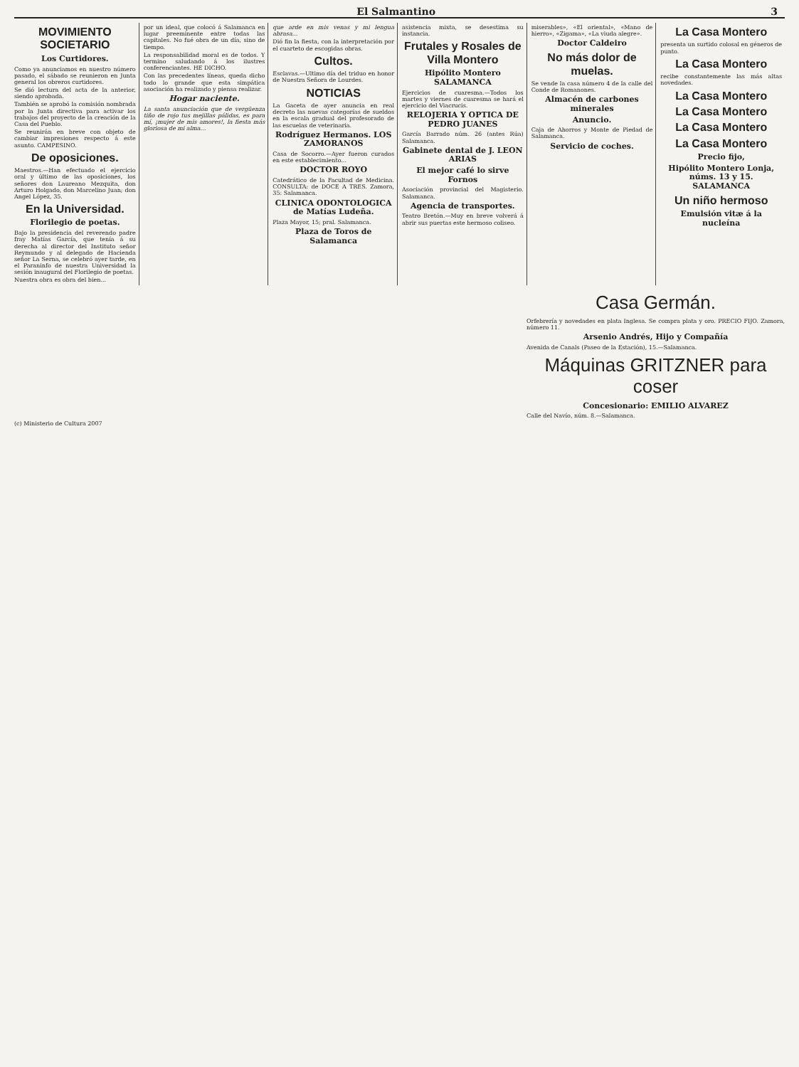El Salmantino 3
MOVIMIENTO SOCIETARIO
Los Curtidores.
Como ya anunciamos en nuestro número pasado, el sábado se reunieron en Junta general los obreros curtidores.
Se dió lectura del acta de la anterior, siendo aprobada.
También se aprobó la comisión nombrada por la Junta directiva para activar los trabajos del proyecto de la creación de la Casa del Pueblo.
Se reunirán en breve con objeto de cambiar impresiones respecto á este asunto. CAMPESINO.
De oposiciones.
Maestros.—Han efectuado el ejercicio oral y último de las oposiciones, los señores don Laureano Mezquita, don Arturo Holgado, don Marcelino Juan; don Angel López, 35.
En la Universidad.
Florilegio de poetas.
Bajo la presidencia del reverendo padre fray Matías García, que tenía á su derecha al director del Instituto señor Reymundo y al delegado de Hacienda señor La Serna, se celebró ayer tarde, en el Paraninfo de nuestra Universidad la sesión inaugural del Florilegio de poetas.
Nuestra obra es obra del bien...
por un ideal, que colocó á Salamanca en lugar preeminente entre todas las capitales. No fué obra de un día, sino de tiempo.
La responsabilidad moral es de todos. Y termino saludando á los ilustres conferenciantes. HE DICHO.
Con las precedentes líneas, queda dicho todo lo grande que esta simpática asociación ha realizado y piensa realizar.
Hogar naciente.
La santa anunciación que de vergüenza tiño de rojo tus mejillas pálidas, es para mí, ¡mujer de mis amores!, la fiesta más gloriosa de mi alma...
que arde en mis venas y mi lengua abrasa...
Dió fin la fiesta, con la interpretación por el cuarteto de escogidas obras.
Cultos.
Esclavas.—Ultimo día del triduo en honor de Nuestra Señora de Lourdes.
NOTICIAS
La Gaceta de ayer anuncia en real decreto las nuevas categorías de sueldos en la escala gradual del profesorado de las escuelas de veterinaria.
Rodríguez Hermanos. LOS ZAMORANOS
Casa de Socorro.—Ayer fueron curados en este establecimiento...
DOCTOR ROYO
Catedrático de la Facultad de Medicina. CONSULTA: de DOCE A TRES. Zamora, 35: Salamanca.
CLINICA ODONTOLOGICA de Matías Ludeña.
Plaza Mayor, 15; pral. Salamanca.
Plaza de Toros de Salamanca
asistencia mixta, se desestima su instancia.
Frutales y Rosales de Villa Montero
Hipólito Montero SALAMANCA
Ejercicios de cuaresma.—Todos los martes y viernes de cuaresma se hará el ejercicio del Viacrucis.
RELOJERIA Y OPTICA DE PEDRO JUANES
García Barrado núm. 26 (antes Rúa) Salamanca.
Gabinete dental de J. LEON ARIAS
El mejor café lo sirve Fornos
Asociación provincial del Magisterio. Salamanca.
Agencia de transportes.
Teatro Bretón.—Muy en breve volverá á abrir sus puertas este hermoso coliseo.
miserables», «El oriental», «Mano de hierro», «Zigama», «La viuda alegre».
Doctor Caldeiro
No más dolor de muelas.
Se vende la casa número 4 de la calle del Conde de Romanones.
Almacén de carbones minerales
Anuncio.
Caja de Ahorros y Monte de Piedad de Salamanca.
Servicio de coches.
La Casa Montero
presenta un surtido colosal en géneros de punto.
La Casa Montero
recibe constantemente las más altas novedades.
La Casa Montero
La Casa Montero
La Casa Montero
La Casa Montero
Precio fijo,
Hipólito Montero Lonja, núms. 13 y 15. SALAMANCA
Un niño hermoso
Emulsión vitæ á la nucleína
Casa Germán.
Orfebrería y novedades en plata Inglesa. Se compra plata y oro. PRECIO FIJO. Zamora, número 11.
Arsenio Andrés, Hijo y Compañía
Avenida de Canals (Paseo de la Estación), 15.—Salamanca.
Máquinas GRITZNER para coser
Concesionario: EMILIO ALVAREZ
Calle del Navío, núm. 8.—Salamanca.
(c) Ministerio de Cultura 2007